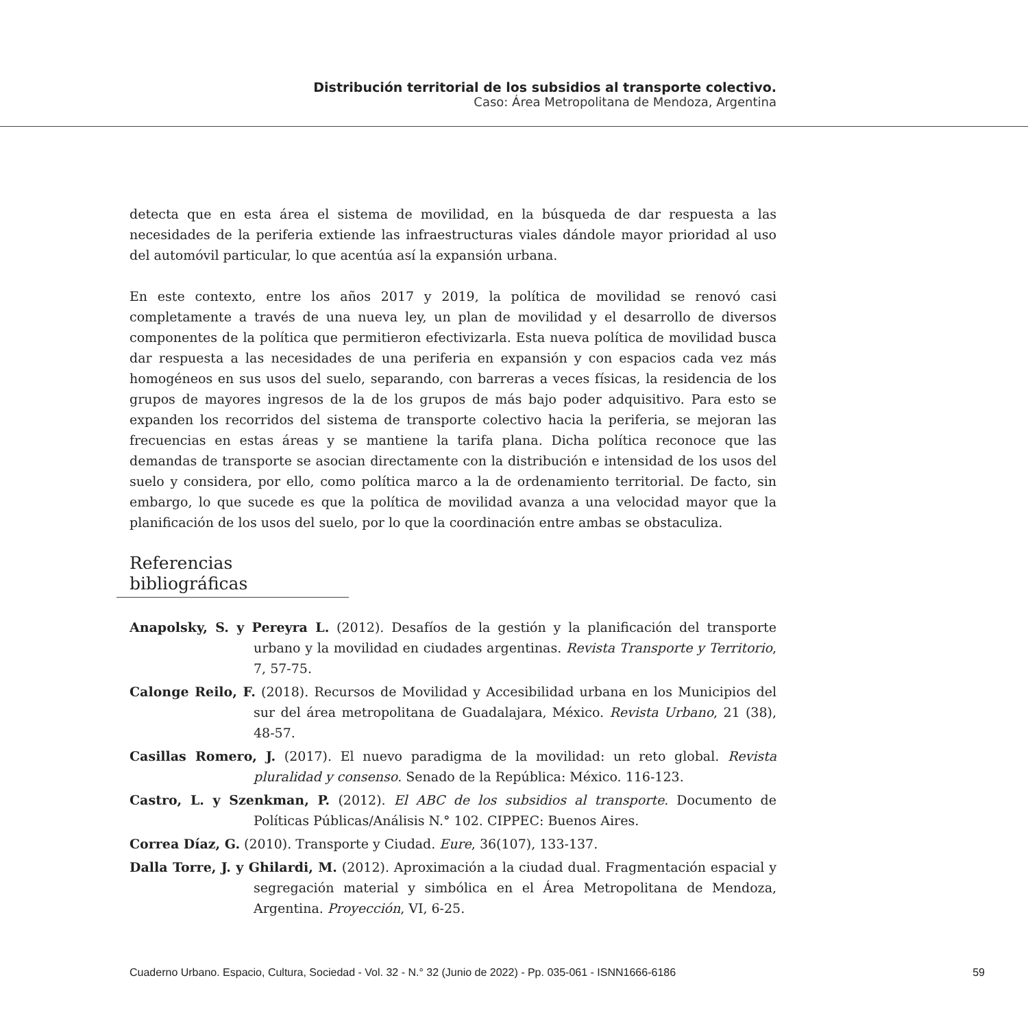Distribución territorial de los subsidios al transporte colectivo.
Caso: Área Metropolitana de Mendoza, Argentina
detecta que en esta área el sistema de movilidad, en la búsqueda de dar respuesta a las necesidades de la periferia extiende las infraestructuras viales dándole mayor prioridad al uso del automóvil particular, lo que acentúa así la expansión urbana.
En este contexto, entre los años 2017 y 2019, la política de movilidad se renovó casi completamente a través de una nueva ley, un plan de movilidad y el desarrollo de diversos componentes de la política que permitieron efectivizarla. Esta nueva política de movilidad busca dar respuesta a las necesidades de una periferia en expansión y con espacios cada vez más homogéneos en sus usos del suelo, separando, con barreras a veces físicas, la residencia de los grupos de mayores ingresos de la de los grupos de más bajo poder adquisitivo. Para esto se expanden los recorridos del sistema de transporte colectivo hacia la periferia, se mejoran las frecuencias en estas áreas y se mantiene la tarifa plana. Dicha política reconoce que las demandas de transporte se asocian directamente con la distribución e intensidad de los usos del suelo y considera, por ello, como política marco a la de ordenamiento territorial. De facto, sin embargo, lo que sucede es que la política de movilidad avanza a una velocidad mayor que la planificación de los usos del suelo, por lo que la coordinación entre ambas se obstaculiza.
Referencias bibliográficas
Anapolsky, S. y Pereyra L. (2012). Desafíos de la gestión y la planificación del transporte urbano y la movilidad en ciudades argentinas. Revista Transporte y Territorio, 7, 57-75.
Calonge Reilo, F. (2018). Recursos de Movilidad y Accesibilidad urbana en los Municipios del sur del área metropolitana de Guadalajara, México. Revista Urbano, 21 (38), 48-57.
Casillas Romero, J. (2017). El nuevo paradigma de la movilidad: un reto global. Revista pluralidad y consenso. Senado de la República: México. 116-123.
Castro, L. y Szenkman, P. (2012). El ABC de los subsidios al transporte. Documento de Políticas Públicas/Análisis N.° 102. CIPPEC: Buenos Aires.
Correa Díaz, G. (2010). Transporte y Ciudad. Eure, 36(107), 133-137.
Dalla Torre, J. y Ghilardi, M. (2012). Aproximación a la ciudad dual. Fragmentación espacial y segregación material y simbólica en el Área Metropolitana de Mendoza, Argentina. Proyección, VI, 6-25.
Cuaderno Urbano. Espacio, Cultura, Sociedad - Vol. 32 - N.° 32 (Junio de 2022) - Pp. 035-061 - ISNN1666-6186 59